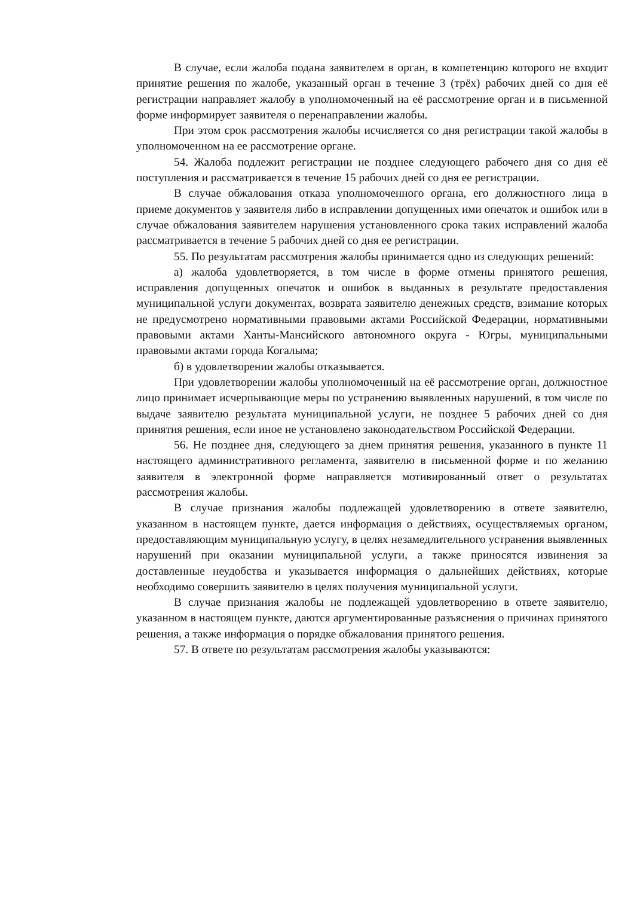В случае, если жалоба подана заявителем в орган, в компетенцию которого не входит принятие решения по жалобе, указанный орган в течение 3 (трёх) рабочих дней со дня её регистрации направляет жалобу в уполномоченный на её рассмотрение орган и в письменной форме информирует заявителя о перенаправлении жалобы.
При этом срок рассмотрения жалобы исчисляется со дня регистрации такой жалобы в уполномоченном на ее рассмотрение органе.
54. Жалоба подлежит регистрации не позднее следующего рабочего дня со дня её поступления и рассматривается в течение 15 рабочих дней со дня ее регистрации.
В случае обжалования отказа уполномоченного органа, его должностного лица в приеме документов у заявителя либо в исправлении допущенных ими опечаток и ошибок или в случае обжалования заявителем нарушения установленного срока таких исправлений жалоба рассматривается в течение 5 рабочих дней со дня ее регистрации.
55. По результатам рассмотрения жалобы принимается одно из следующих решений:
а) жалоба удовлетворяется, в том числе в форме отмены принятого решения, исправления допущенных опечаток и ошибок в выданных в результате предоставления муниципальной услуги документах, возврата заявителю денежных средств, взимание которых не предусмотрено нормативными правовыми актами Российской Федерации, нормативными правовыми актами Ханты-Мансийского автономного округа - Югры, муниципальными правовыми актами города Когалыма;
б) в удовлетворении жалобы отказывается.
При удовлетворении жалобы уполномоченный на её рассмотрение орган, должностное лицо принимает исчерпывающие меры по устранению выявленных нарушений, в том числе по выдаче заявителю результата муниципальной услуги, не позднее 5 рабочих дней со дня принятия решения, если иное не установлено законодательством Российской Федерации.
56. Не позднее дня, следующего за днем принятия решения, указанного в пункте 11 настоящего административного регламента, заявителю в письменной форме и по желанию заявителя в электронной форме направляется мотивированный ответ о результатах рассмотрения жалобы.
В случае признания жалобы подлежащей удовлетворению в ответе заявителю, указанном в настоящем пункте, дается информация о действиях, осуществляемых органом, предоставляющим муниципальную услугу, в целях незамедлительного устранения выявленных нарушений при оказании муниципальной услуги, а также приносятся извинения за доставленные неудобства и указывается информация о дальнейших действиях, которые необходимо совершить заявителю в целях получения муниципальной услуги.
В случае признания жалобы не подлежащей удовлетворению в ответе заявителю, указанном в настоящем пункте, даются аргументированные разъяснения о причинах принятого решения, а также информация о порядке обжалования принятого решения.
57. В ответе по результатам рассмотрения жалобы указываются: